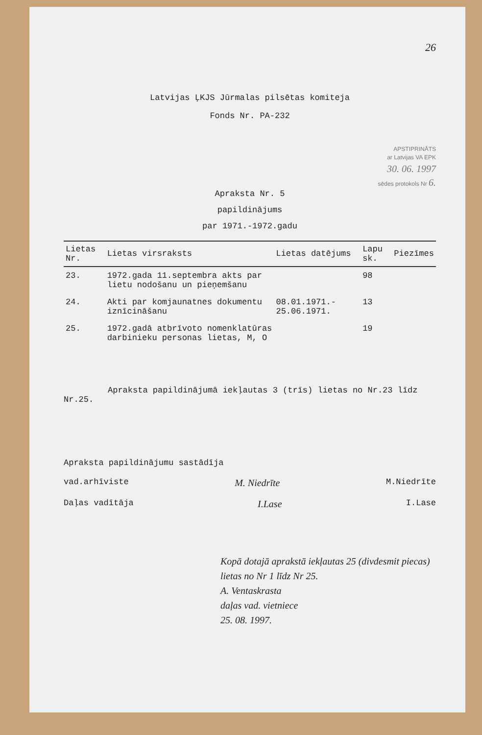26
Latvijas ĻKJS Jūrmalas pilsētas komiteja
Fonds Nr. PA-232
APSTIPRINĀTS
ar Latvijas VA EPK
30. 06. 1997
sēdes protokols Nr 6.
Apraksta Nr. 5
papildinājums
par 1971.-1972.gadu
| Lietas Nr. | Lietas virsraksts | Lietas datējums | Lapu sk. | Piezīmes |
| --- | --- | --- | --- | --- |
| 23. | 1972.gada 11.septembra akts par lietu nodošanu un pieņemšanu | | 98 | |
| 24. | Akti par komjaunatnes dokumentu iznīcināšanu | 08.01.1971.- 25.06.1971. | 13 | |
| 25. | 1972.gadā atbrīvoto nomenklatūras darbinieku personas lietas, M, O | | 19 | |
Apraksta papildinājumā iekļautas 3 (trīs) lietas no Nr.23 līdz Nr.25.
Apraksta papildinājumu sastādīja
vad.arhīviste M. Niedrīte M.Niedrīte
Daļas vadītāja I.Lase I.Lase
Kopā dotajā aprakstā iekļautas 25 (divdesmit piecas) lietas no Nr 1 līdz Nr 25.
A. Ventaskrasta
daļas vad. vietniece
25. 08. 1997.